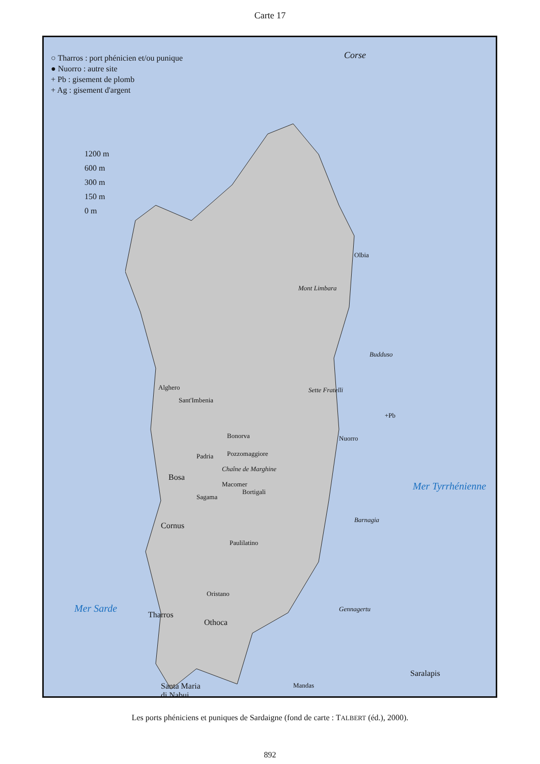Carte 17
○ Tharros : port phénicien et/ou punique
● Nuorro : autre site
+ Pb : gisement de plomb
+ Ag : gisement d'argent
1200 m
600 m
300 m
150 m
0 m
Corse
Olbia
Mont Limbara
Budduso
Alghero
Sant'Imbenia
Sette Fratelli
+Pb
Nuorro
Bonorva
Padria Pozzomaggiore
Chaîne de Marghine
Bosa
Macomer
Bortigali Mer Tyrrhénienne
Sagama
Cornus
Barnagia
Paulilatino
Oristano
Mer Sarde
Tharros
Gennagertu
Othoca
Saralapis
Santa Maria
di Nabui
Mandas
Les ports phéniciens et puniques de Sardaigne (fond de carte : TALBERT (éd.), 2000).
Ag,Pb +Pb Plaine du Campidano Pb+ Iglesiente Pb+ Pb +Pb Santa Maria di Villaputzu Cagliari Monte Sirai Carloforte Sulcis Sulcitanus Portus Pani Loriga Ag,Pb +Pb Capoterra Nora Bithia Cap Carbonara 0 50 Km Teulada Malfatano
892